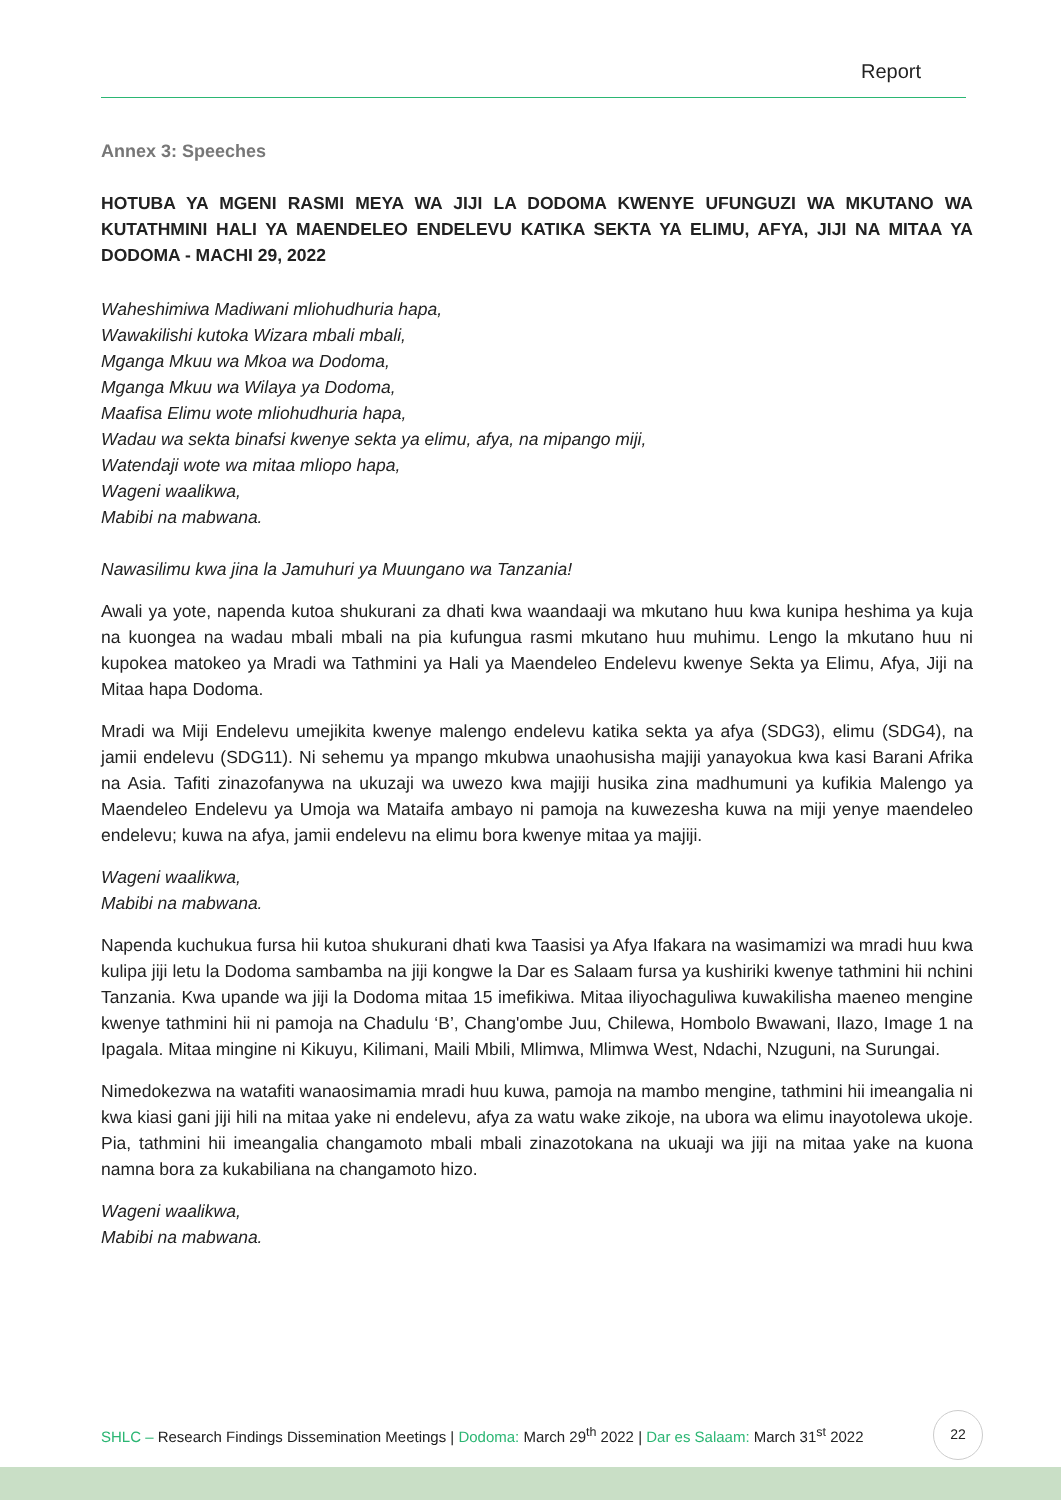Report
Annex 3: Speeches
HOTUBA YA MGENI RASMI MEYA WA JIJI LA DODOMA KWENYE UFUNGUZI WA MKUTANO WA KUTATHMINI HALI YA MAENDELEO ENDELEVU KATIKA SEKTA YA ELIMU, AFYA, JIJI NA MITAA YA DODOMA - MACHI 29, 2022
Waheshimiwa Madiwani mliohudhuria hapa,
Wawakilishi kutoka Wizara mbali mbali,
Mganga Mkuu wa Mkoa wa Dodoma,
Mganga Mkuu wa Wilaya ya Dodoma,
Maafisa Elimu wote mliohudhuria hapa,
Wadau wa sekta binafsi kwenye sekta ya elimu, afya, na mipango miji,
Watendaji wote wa mitaa mliopo hapa,
Wageni waalikwa,
Mabibi na mabwana.
Nawasilimu kwa jina la Jamuhuri ya Muungano wa Tanzania!
Awali ya yote, napenda kutoa shukurani za dhati kwa waandaaji wa mkutano huu kwa kunipa heshima ya kuja na kuongea na wadau mbali mbali na pia kufungua rasmi mkutano huu muhimu. Lengo la mkutano huu ni kupokea matokeo ya Mradi wa Tathmini ya Hali ya Maendeleo Endelevu kwenye Sekta ya Elimu, Afya, Jiji na Mitaa hapa Dodoma.
Mradi wa Miji Endelevu umejikita kwenye malengo endelevu katika sekta ya afya (SDG3), elimu (SDG4), na jamii endelevu (SDG11). Ni sehemu ya mpango mkubwa unaohusisha majiji yanayokua kwa kasi Barani Afrika na Asia. Tafiti zinazofanywa na ukuzaji wa uwezo kwa majiji husika zina madhumuni ya kufikia Malengo ya Maendeleo Endelevu ya Umoja wa Mataifa ambayo ni pamoja na kuwezesha kuwa na miji yenye maendeleo endelevu; kuwa na afya, jamii endelevu na elimu bora kwenye mitaa ya majiji.
Wageni waalikwa,
Mabibi na mabwana.
Napenda kuchukua fursa hii kutoa shukurani dhati kwa Taasisi ya Afya Ifakara na wasimamizi wa mradi huu kwa kulipa jiji letu la Dodoma sambamba na jiji kongwe la Dar es Salaam fursa ya kushiriki kwenye tathmini hii nchini Tanzania. Kwa upande wa jiji la Dodoma mitaa 15 imefikiwa. Mitaa iliyochaguliwa kuwakilisha maeneo mengine kwenye tathmini hii ni pamoja na Chadulu ‘B’, Chang'ombe Juu, Chilewa, Hombolo Bwawani, Ilazo, Image 1 na Ipagala. Mitaa mingine ni Kikuyu, Kilimani, Maili Mbili, Mlimwa, Mlimwa West, Ndachi, Nzuguni, na Surungai.
Nimedokezwa na watafiti wanaosimamia mradi huu kuwa, pamoja na mambo mengine, tathmini hii imeangalia ni kwa kiasi gani jiji hili na mitaa yake ni endelevu, afya za watu wake zikoje, na ubora wa elimu inayotolewa ukoje. Pia, tathmini hii imeangalia changamoto mbali mbali zinazotokana na ukuaji wa jiji na mitaa yake na kuona namna bora za kukabiliana na changamoto hizo.
Wageni waalikwa,
Mabibi na mabwana.
SHLC – Research Findings Dissemination Meetings | Dodoma: March 29<sup>th</sup> 2022 | Dar es Salaam: March 31<sup>st</sup> 2022
22